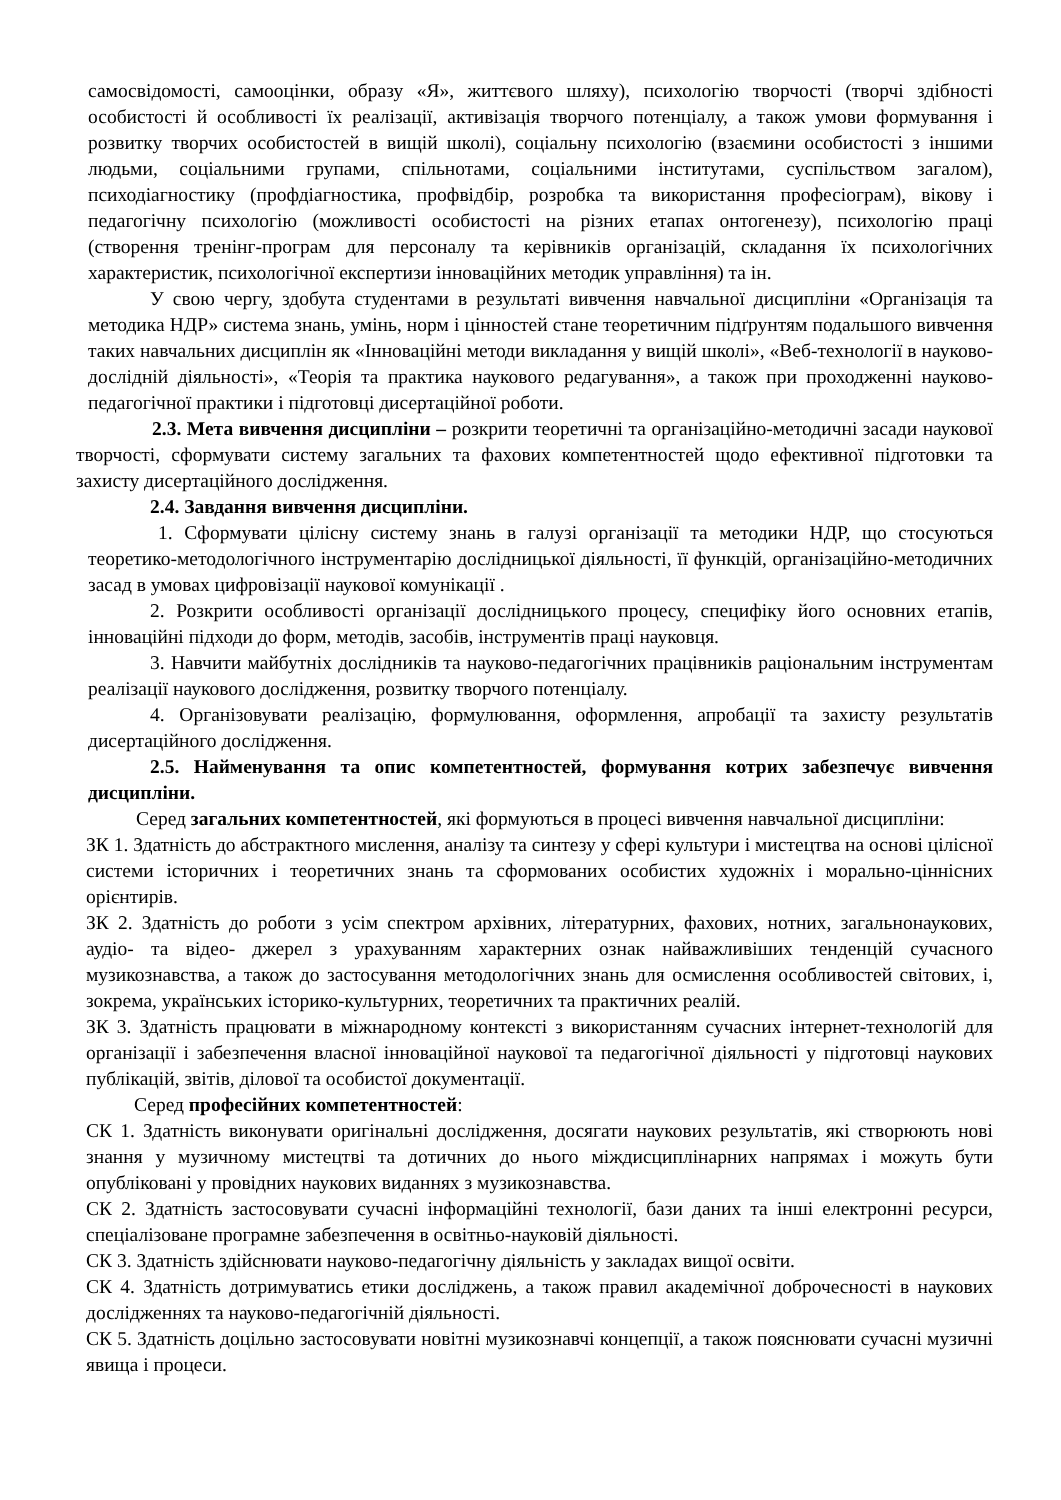самосвідомості, самооцінки, образу «Я», життєвого шляху), психологію творчості (творчі здібності особистості й особливості їх реалізації, активізація творчого потенціалу, а також умови формування і розвитку творчих особистостей в вищій школі), соціальну психологію (взаємини особистості з іншими людьми, соціальними групами, спільнотами, соціальними інститутами, суспільством загалом), психодіагностику (профдіагностика, профвідбір, розробка та використання професіограм), вікову і педагогічну психологію (можливості особистості на різних етапах онтогенезу), психологію праці (створення тренінг-програм для персоналу та керівників організацій, складання їх психологічних характеристик, психологічної експертизи інноваційних методик управління) та ін.
У свою чергу, здобута студентами в результаті вивчення навчальної дисципліни «Організація та методика НДР» система знань, умінь, норм і цінностей стане теоретичним підґрунтям подальшого вивчення таких навчальних дисциплін як «Інноваційні методи викладання у вищій школі», «Веб-технології в науково-дослідній діяльності», «Теорія та практика наукового редагування», а також при проходженні науково-педагогічної практики і підготовці дисертаційної роботи.
2.3. Мета вивчення дисципліни – розкрити теоретичні та організаційно-методичні засади наукової творчості, сформувати систему загальних та фахових компетентностей щодо ефективної підготовки та захисту дисертаційного дослідження.
2.4. Завдання вивчення дисципліни.
1. Сформувати цілісну систему знань в галузі організації та методики НДР, що стосуються теоретико-методологічного інструментарію дослідницької діяльності, її функцій, організаційно-методичних засад в умовах цифровізації наукової комунікації .
2. Розкрити особливості організації дослідницького процесу, специфіку його основних етапів, інноваційні підходи до форм, методів, засобів, інструментів праці науковця.
3. Навчити майбутніх дослідників та науково-педагогічних працівників раціональним інструментам реалізації наукового дослідження, розвитку творчого потенціалу.
4. Організовувати реалізацію, формулювання, оформлення, апробації та захисту результатів дисертаційного дослідження.
2.5. Найменування та опис компетентностей, формування котрих забезпечує вивчення дисципліни.
Серед загальних компетентностей, які формуються в процесі вивчення навчальної дисципліни:
ЗК 1. Здатність до абстрактного мислення, аналізу та синтезу у сфері культури і мистецтва на основі цілісної системи історичних і теоретичних знань та сформованих особистих художніх і морально-ціннісних орієнтирів.
ЗК 2. Здатність до роботи з усім спектром архівних, літературних, фахових, нотних, загальнонаукових, аудіо- та відео- джерел з урахуванням характерних ознак найважливіших тенденцій сучасного музикознавства, а також до застосування методологічних знань для осмислення особливостей світових, і, зокрема, українських історико-культурних, теоретичних та практичних реалій.
ЗК 3. Здатність працювати в міжнародному контексті з використанням сучасних інтернет-технологій для організації і забезпечення власної інноваційної наукової та педагогічної діяльності у підготовці наукових публікацій, звітів, ділової та особистої документації.
Серед професійних компетентностей:
СК 1. Здатність виконувати оригінальні дослідження, досягати наукових результатів, які створюють нові знання у музичному мистецтві та дотичних до нього міждисциплінарних напрямах і можуть бути опубліковані у провідних наукових виданнях з музикознавства.
СК 2. Здатність застосовувати сучасні інформаційні технології, бази даних та інші електронні ресурси, спеціалізоване програмне забезпечення в освітньо-науковій діяльності.
СК 3. Здатність здійснювати науково-педагогічну діяльність у закладах вищої освіти.
СК 4. Здатність дотримуватись етики досліджень, а також правил академічної доброчесності в наукових дослідженнях та науково-педагогічній діяльності.
СК 5. Здатність доцільно застосовувати новітні музикознавчі концепції, а також пояснювати сучасні музичні явища і процеси.